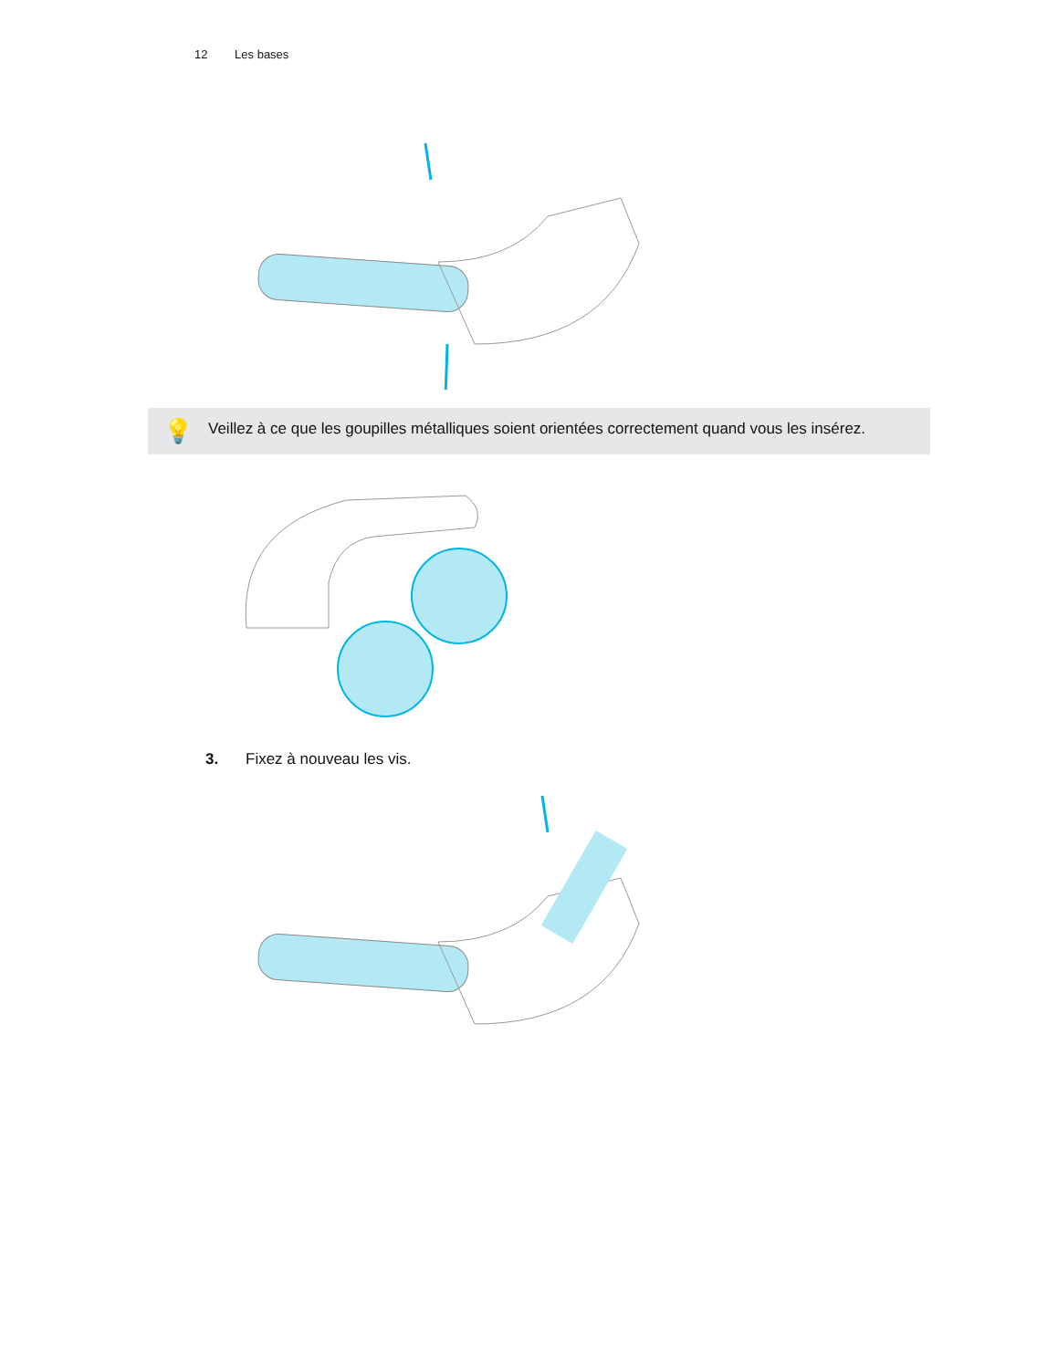12 Les bases
💡
Veillez à ce que les goupilles métalliques soient orientées correctement quand vous les insérez.
3. Fixez à nouveau les vis.